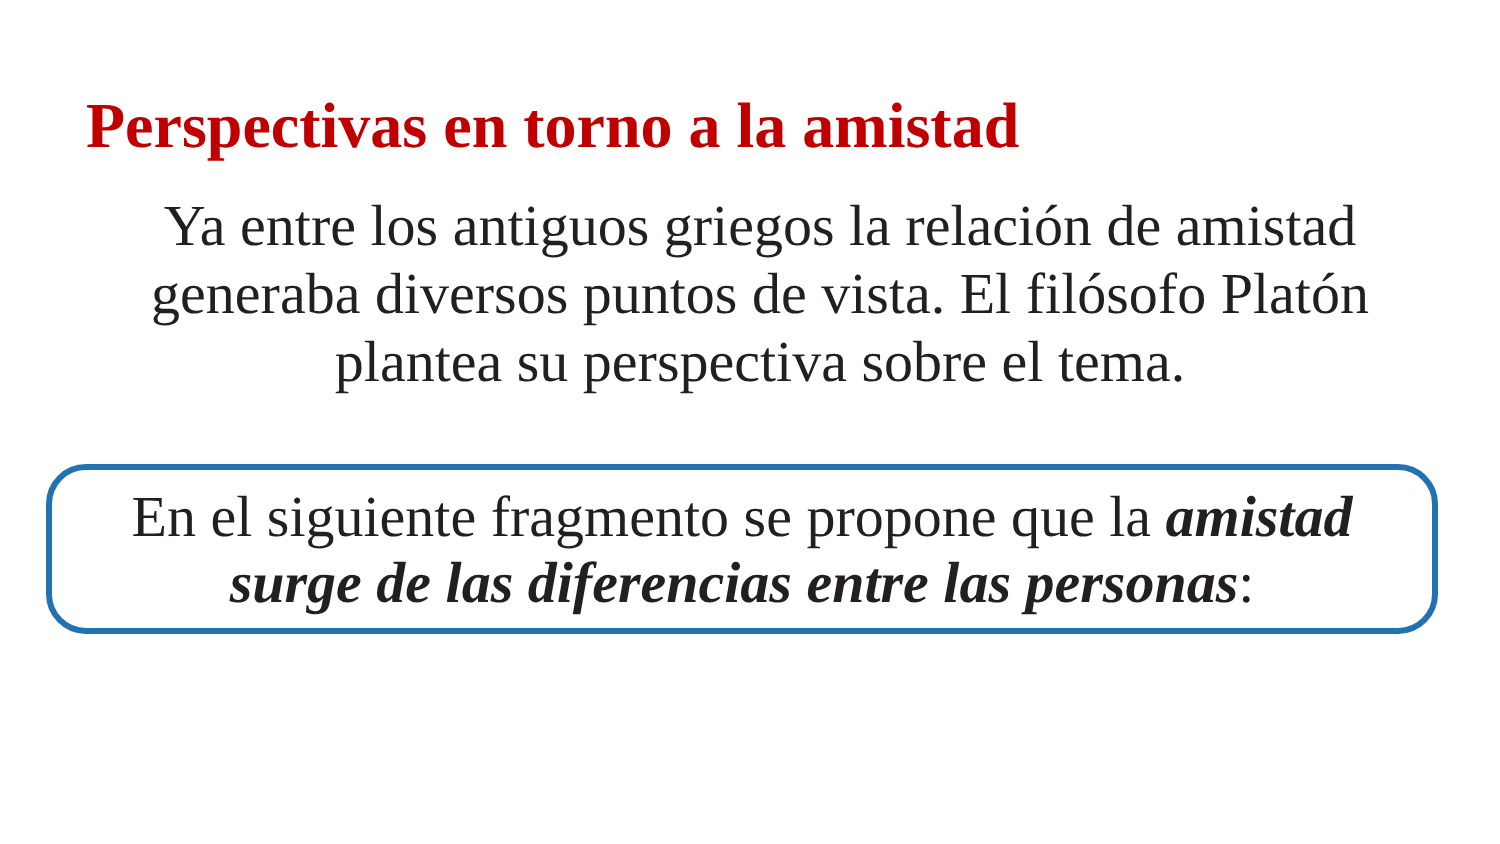Perspectivas en torno a la amistad
Ya entre los antiguos griegos la relación de amistad generaba diversos puntos de vista. El filósofo Platón plantea su perspectiva sobre el tema.
En el siguiente fragmento se propone que la amistad surge de las diferencias entre las personas: